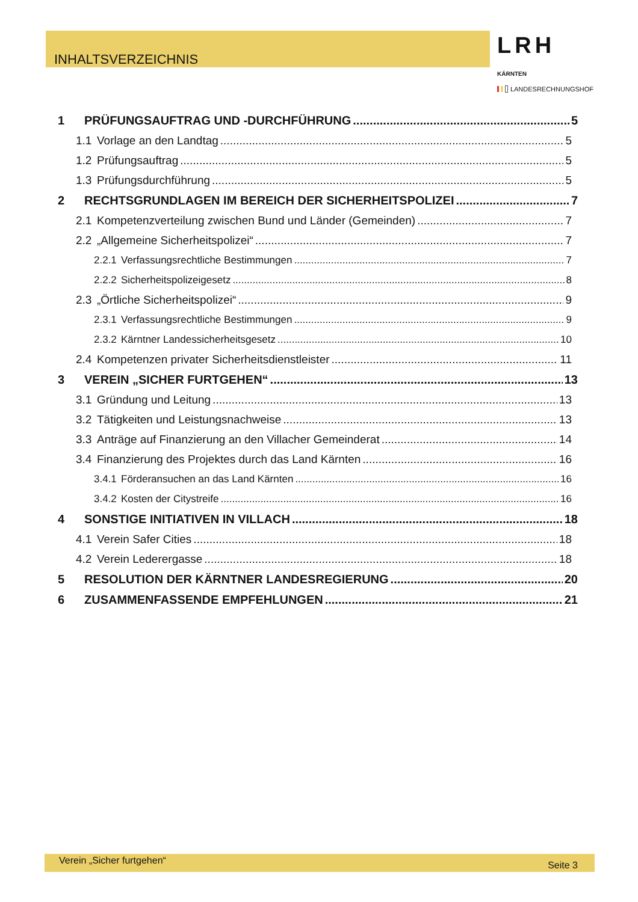INHALTSVERZEICHNIS
LRH KÄRNTEN
LANDESRECHNUNGSHOF
1 PRÜFUNGSAUFTRAG UND -DURCHFÜHRUNG 5
1.1 Vorlage an den Landtag 5
1.2 Prüfungsauftrag 5
1.3 Prüfungsdurchführung 5
2 RECHTSGRUNDLAGEN IM BEREICH DER SICHERHEITSPOLIZEI 7
2.1 Kompetenzverteilung zwischen Bund und Länder (Gemeinden) 7
2.2 „Allgemeine Sicherheitspolizei“ 7
2.2.1 Verfassungsrechtliche Bestimmungen 7
2.2.2 Sicherheitspolizeigesetz 8
2.3 „Örtliche Sicherheitspolizei“ 9
2.3.1 Verfassungsrechtliche Bestimmungen 9
2.3.2 Kärntner Landessicherheitsgesetz 10
2.4 Kompetenzen privater Sicherheitsdienstleister 11
3 VEREIN „SICHER FURTGEHEN“ 13
3.1 Gründung und Leitung 13
3.2 Tätigkeiten und Leistungsnachweise 13
3.3 Anträge auf Finanzierung an den Villacher Gemeinderat 14
3.4 Finanzierung des Projektes durch das Land Kärnten 16
3.4.1 Förderansuchen an das Land Kärnten 16
3.4.2 Kosten der Citystreife 16
4 SONSTIGE INITIATIVEN IN VILLACH 18
4.1 Verein Safer Cities 18
4.2 Verein Lederergasse 18
5 RESOLUTION DER KÄRNTNER LANDESREGIERUNG 20
6 ZUSAMMENFASSENDE EMPFEHLUNGEN 21
Verein „Sicher furtgehen“ Seite 3